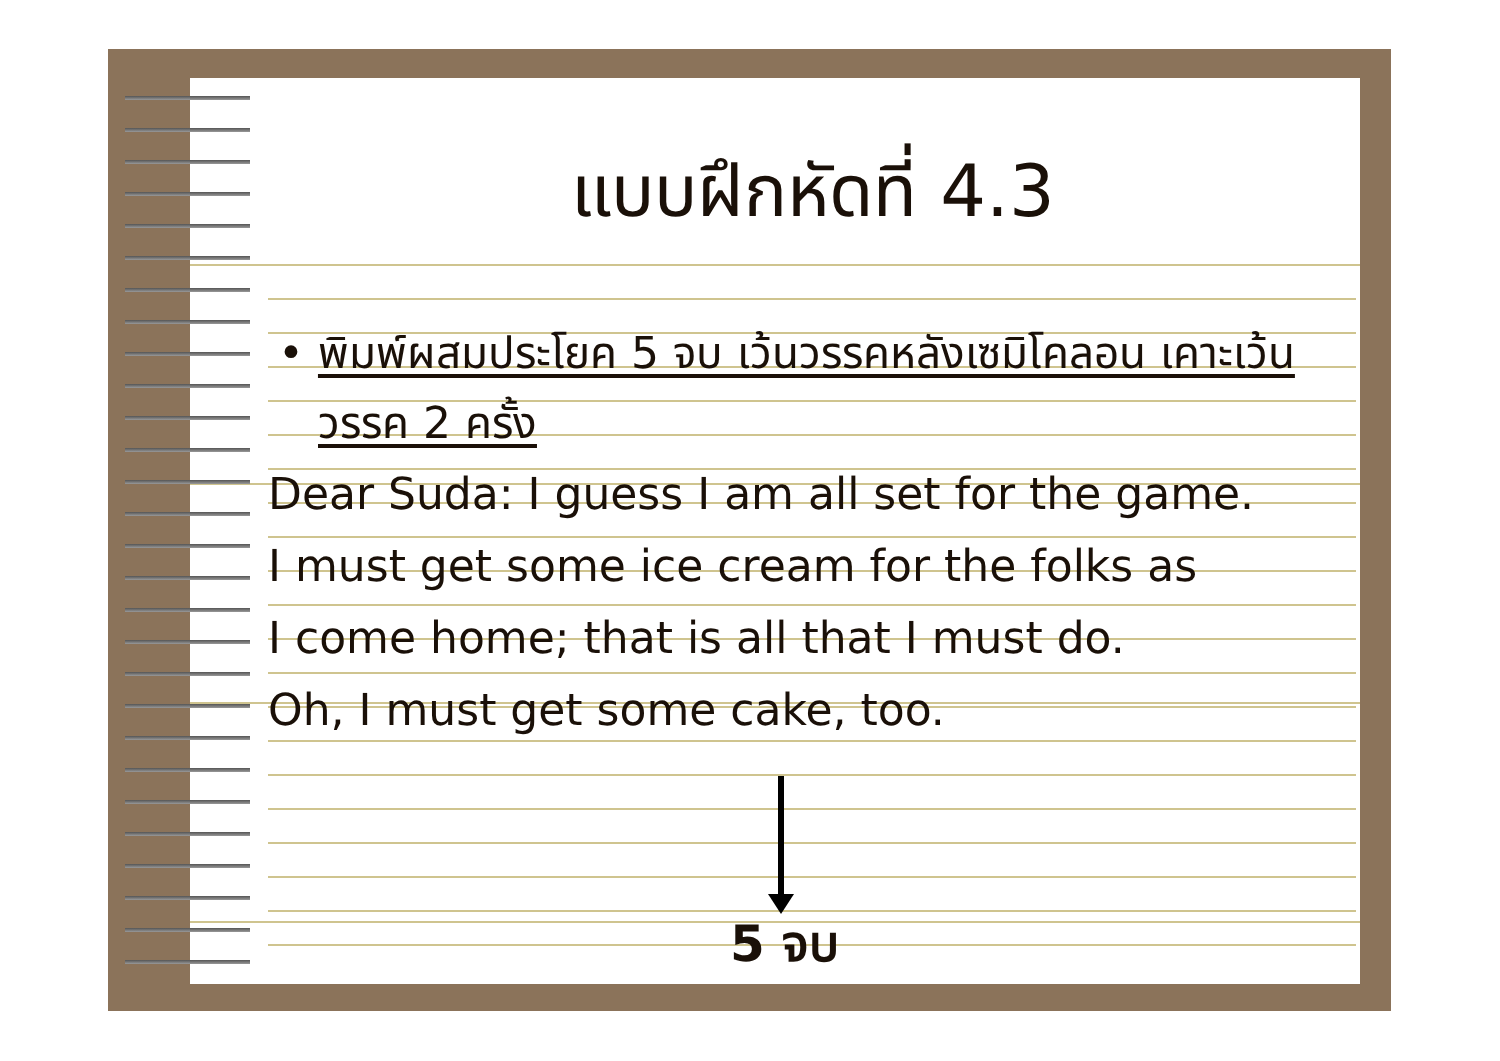แบบฝึกหัดที่ 4.3
• พิมพ์ผสมประโยค 5 จบ เว้นวรรคหลังเซมิโคลอน เคาะเว้นวรรค 2 ครั้ง
Dear Suda: I guess I am all set for the game.
I must get some ice cream for the folks as
I come home; that is all that I must do.
Oh, I must get some cake, too.
5 จบ